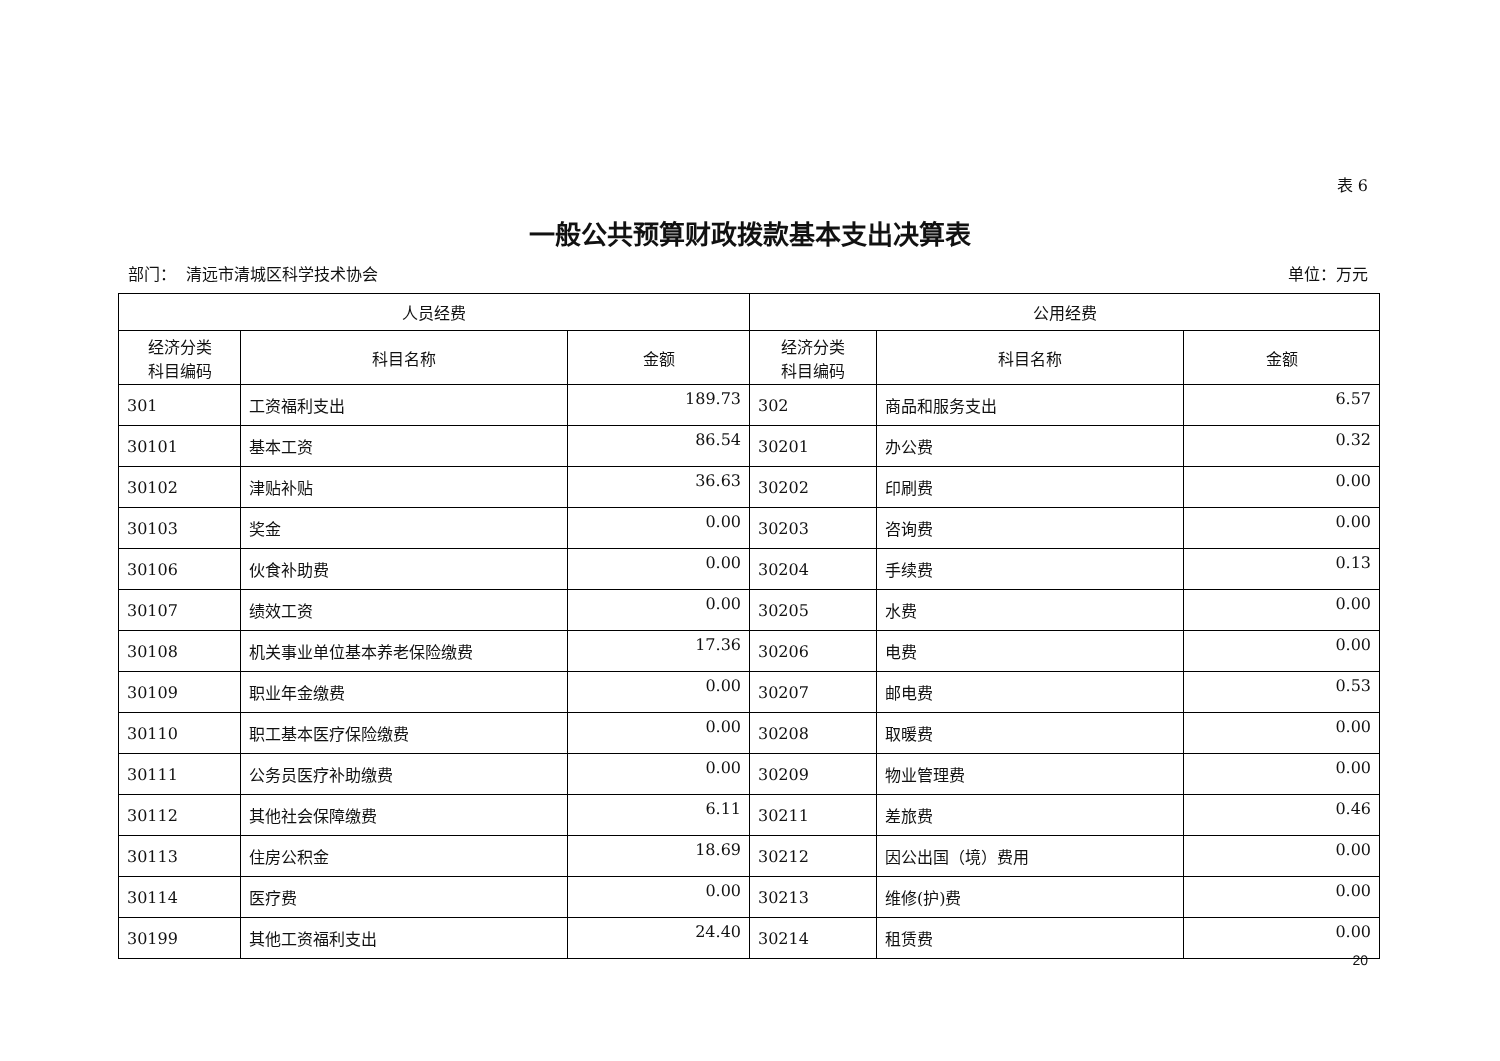表 6
一般公共预算财政拨款基本支出决算表
部门： 清远市清城区科学技术协会 单位：万元
| 人员经费 | | | 公用经费 | | |
| --- | --- | --- | --- | --- | --- |
| 经济分类 科目编码 | 科目名称 | 金额 | 经济分类 科目编码 | 科目名称 | 金额 |
| 301 | 工资福利支出 | 189.73 | 302 | 商品和服务支出 | 6.57 |
| 30101 | 基本工资 | 86.54 | 30201 | 办公费 | 0.32 |
| 30102 | 津贴补贴 | 36.63 | 30202 | 印刷费 | 0.00 |
| 30103 | 奖金 | 0.00 | 30203 | 咨询费 | 0.00 |
| 30106 | 伙食补助费 | 0.00 | 30204 | 手续费 | 0.13 |
| 30107 | 绩效工资 | 0.00 | 30205 | 水费 | 0.00 |
| 30108 | 机关事业单位基本养老保险缴费 | 17.36 | 30206 | 电费 | 0.00 |
| 30109 | 职业年金缴费 | 0.00 | 30207 | 邮电费 | 0.53 |
| 30110 | 职工基本医疗保险缴费 | 0.00 | 30208 | 取暖费 | 0.00 |
| 30111 | 公务员医疗补助缴费 | 0.00 | 30209 | 物业管理费 | 0.00 |
| 30112 | 其他社会保障缴费 | 6.11 | 30211 | 差旅费 | 0.46 |
| 30113 | 住房公积金 | 18.69 | 30212 | 因公出国（境）费用 | 0.00 |
| 30114 | 医疗费 | 0.00 | 30213 | 维修(护)费 | 0.00 |
| 30199 | 其他工资福利支出 | 24.40 | 30214 | 租赁费 | 0.00 |
20